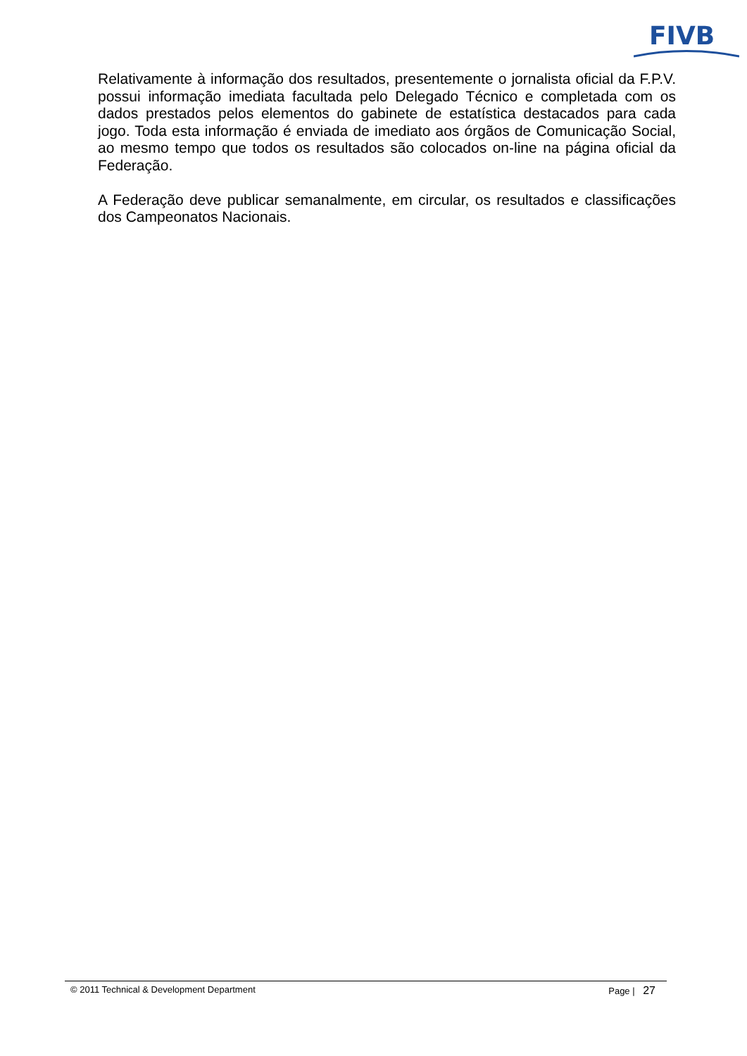FIVB
Relativamente à informação dos resultados, presentemente o jornalista oficial da F.P.V. possui informação imediata facultada pelo Delegado Técnico e completada com os dados prestados pelos elementos do gabinete de estatística destacados para cada jogo. Toda esta informação é enviada de imediato aos órgãos de Comunicação Social, ao mesmo tempo que todos os resultados são colocados on-line na página oficial da Federação.
A Federação deve publicar semanalmente, em circular, os resultados e classificações dos Campeonatos Nacionais.
© 2011 Technical & Development Department Page | 27